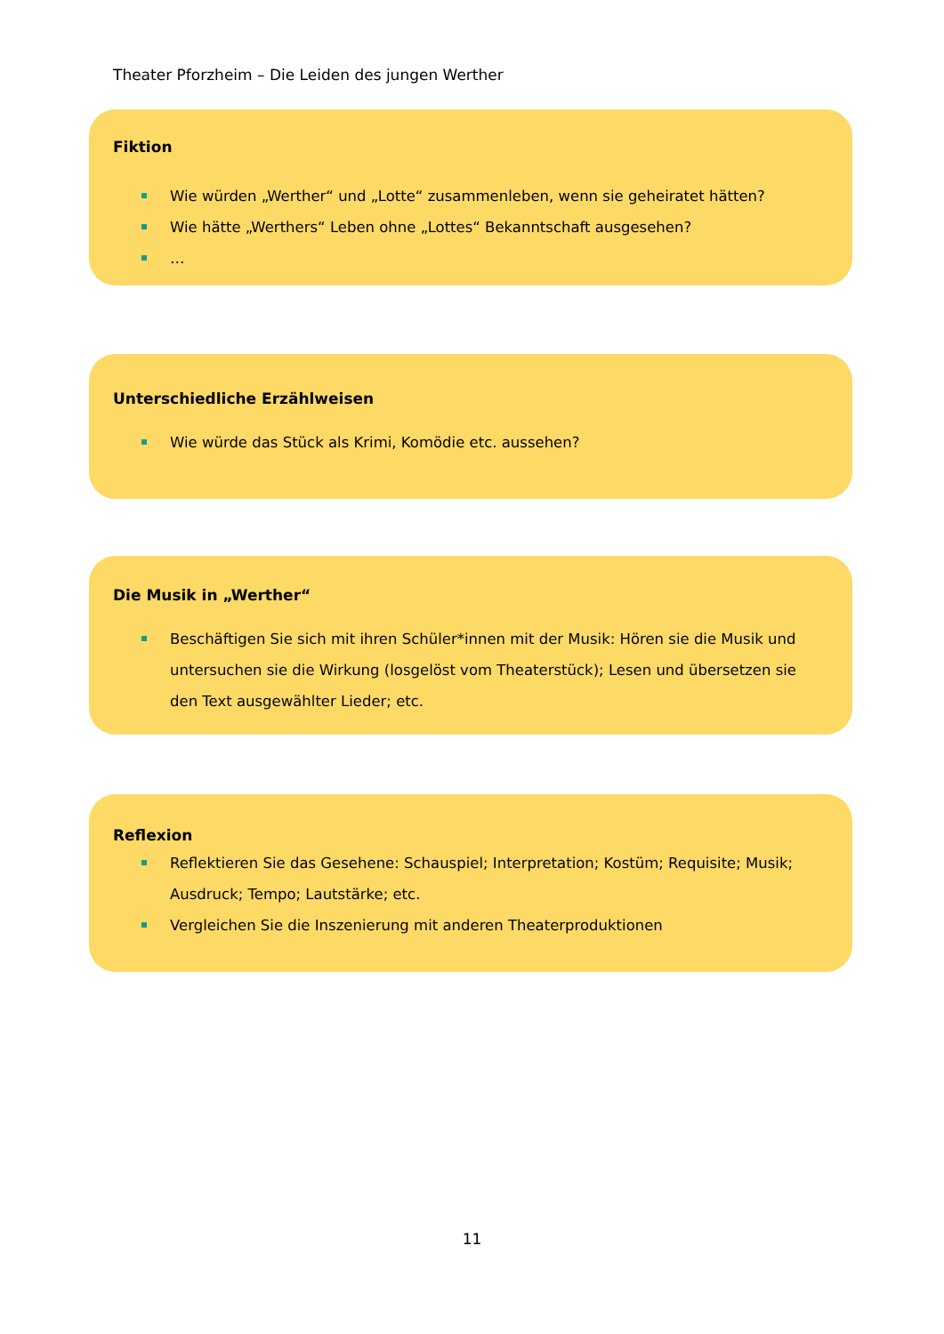Theater Pforzheim – Die Leiden des jungen Werther
Fiktion
Wie würden „Werther“ und „Lotte“ zusammenleben, wenn sie geheiratet hätten?
Wie hätte „Werthers“ Leben ohne „Lottes“ Bekanntschaft ausgesehen?
…
Unterschiedliche Erzählweisen
Wie würde das Stück als Krimi, Komödie etc. aussehen?
Die Musik in „Werther“
Beschäftigen Sie sich mit ihren Schüler*innen mit der Musik: Hören sie die Musik und untersuchen sie die Wirkung (losgelöst vom Theaterstück); Lesen und übersetzen sie den Text ausgewählter Lieder; etc.
Reflexion
Reflektieren Sie das Gesehene: Schauspiel; Interpretation; Kostüm; Requisite; Musik; Ausdruck; Tempo; Lautstärke; etc.
Vergleichen Sie die Inszenierung mit anderen Theaterproduktionen
11